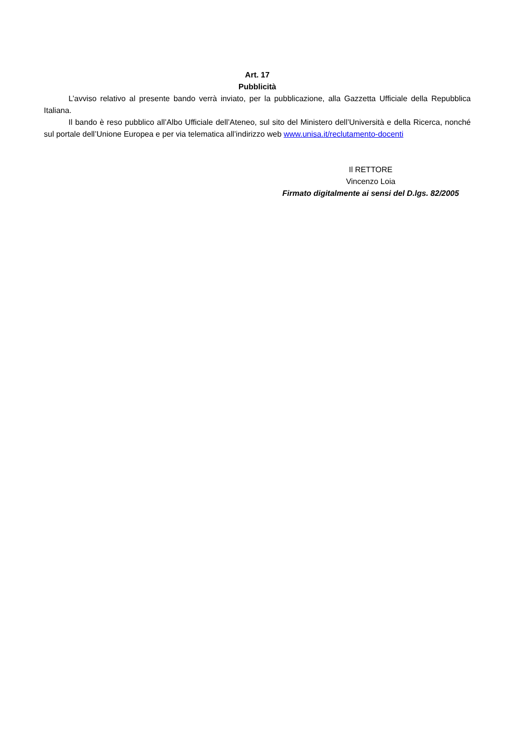Art. 17
Pubblicità
L’avviso relativo al presente bando verrà inviato, per la pubblicazione, alla Gazzetta Ufficiale della Repubblica Italiana.
Il bando è reso pubblico all’Albo Ufficiale dell’Ateneo, sul sito del Ministero dell’Università e della Ricerca, nonché sul portale dell’Unione Europea e per via telematica all’indirizzo web www.unisa.it/reclutamento-docenti
Il RETTORE
Vincenzo Loia
Firmato digitalmente ai sensi del D.lgs. 82/2005